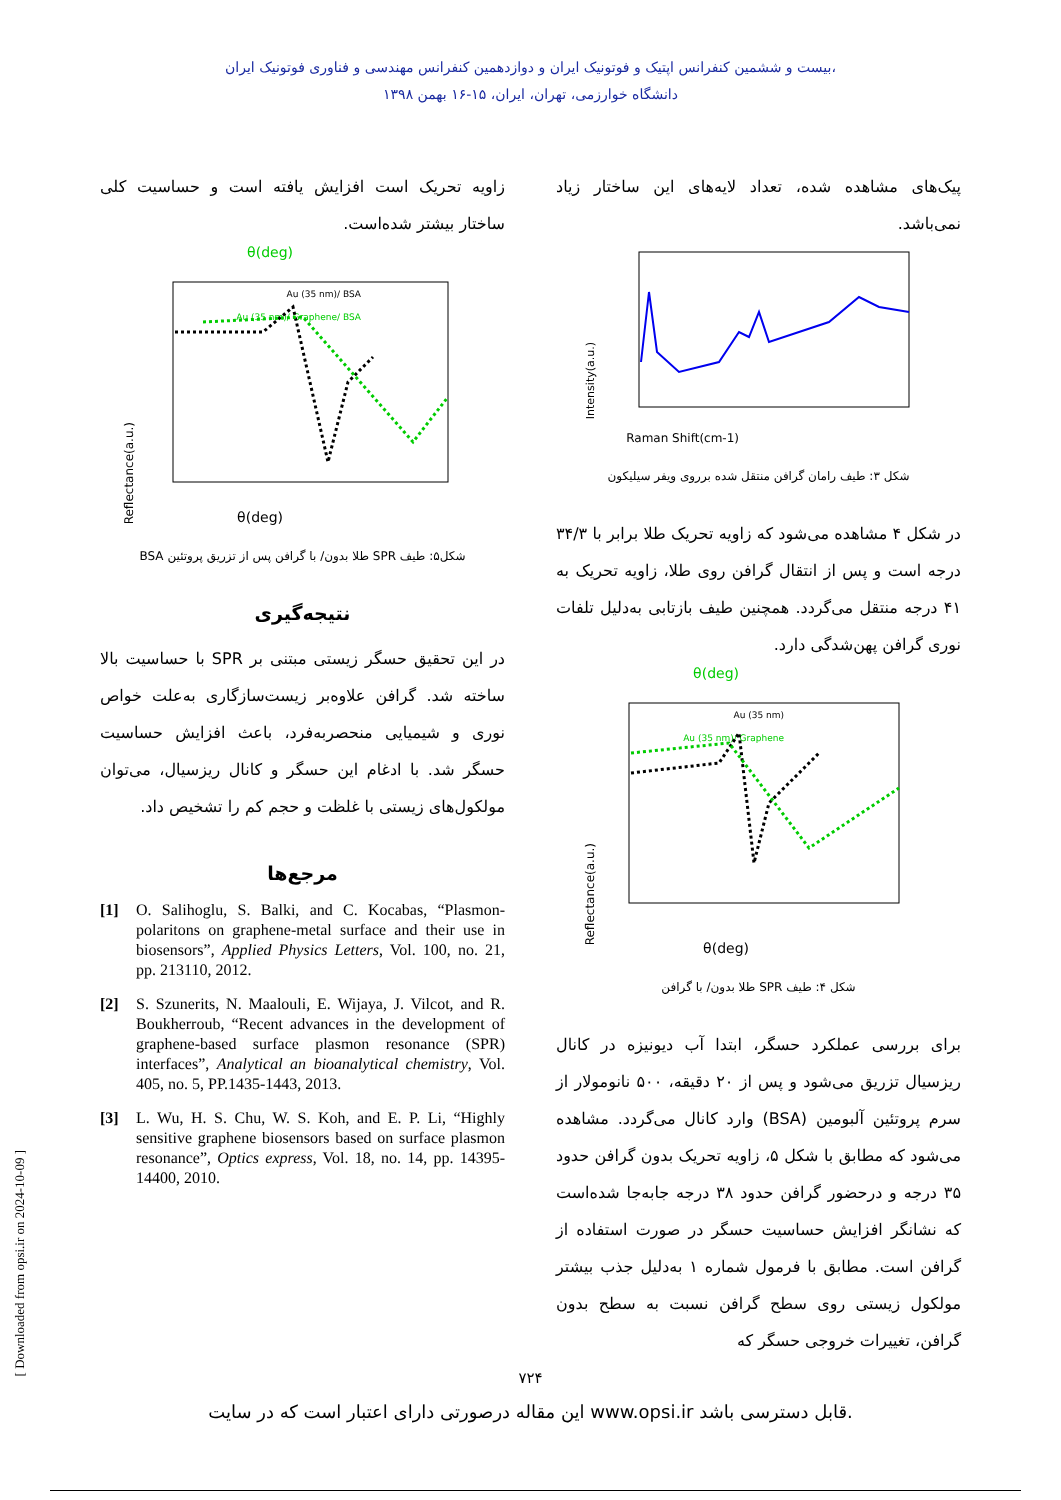بیست و ششمین کنفرانس اپتیک و فوتونیک ایران و دوازدهمین کنفرانس مهندسی و فناوری فوتونیک ایران،
دانشگاه خوارزمی، تهران، ایران، ۱۵-۱۶ بهمن ۱۳۹۸
پیک‌های مشاهده شده، تعداد لایه‌های این ساختار زیاد نمی‌باشد.
Intensity(a.u.)
Raman Shift(cm-1)
شکل ۳: طیف رامان گرافن منتقل شده برروی ویفر سیلیکون
در شکل ۴ مشاهده می‌شود که زاویه تحریک طلا برابر با ۳۴/۳ درجه است و پس از انتقال گرافن روی طلا، زاویه تحریک به ۴۱ درجه منتقل می‌گردد. همچنین طیف بازتابی به‌دلیل تلفات نوری گرافن پهن‌شدگی دارد.
θ(deg)
Au (35 nm)
Au (35 nm)/ Graphene
Reflectance(a.u.)
θ(deg)
شکل ۴: طیف SPR طلا بدون/ با گرافن
برای بررسی عملکرد حسگر، ابتدا آب دیونیزه در کانال ریزسیال تزریق می‌شود و پس از ۲۰ دقیقه، ۵۰۰ نانومولار از سرم پروتئین آلبومین (BSA) وارد کانال می‌گردد. مشاهده می‌شود که مطابق با شکل ۵، زاویه تحریک بدون گرافن حدود ۳۵ درجه و درحضور گرافن حدود ۳۸ درجه جابه‌جا شده‌است که نشانگر افزایش حساسیت حسگر در صورت استفاده از گرافن است. مطابق با فرمول شماره ۱ به‌دلیل جذب بیشتر مولکول زیستی روی سطح گرافن نسبت به سطح بدون گرافن، تغییرات خروجی حسگر که
زاویه تحریک است افزایش یافته است و حساسیت کلی ساختار بیشتر شده‌است.
θ(deg)
Au (35 nm)/ BSA
Au (35 nm)/ Graphene/ BSA
Reflectance(a.u.)
θ(deg)
شکل۵: طیف SPR طلا بدون/ با گرافن پس از تزریق پروتئین BSA
نتیجه‌گیری
در این تحقیق حسگر زیستی مبتنی بر SPR با حساسیت بالا ساخته شد. گرافن علاوه‌بر زیست‌سازگاری به‌علت خواص نوری و شیمیایی منحصربه‌فرد، باعث افزایش حساسیت حسگر شد. با ادغام این حسگر و کانال ریزسیال، می‌توان مولکول‌های زیستی با غلظت و حجم کم را تشخیص داد.
مرجع‌ها
[1] O. Salihoglu, S. Balki, and C. Kocabas, “Plasmon-polaritons on graphene-metal surface and their use in biosensors”, Applied Physics Letters, Vol. 100, no. 21, pp. 213110, 2012.
[2] S. Szunerits, N. Maalouli, E. Wijaya, J. Vilcot, and R. Boukherroub, “Recent advances in the development of graphene-based surface plasmon resonance (SPR) interfaces”, Analytical an bioanalytical chemistry, Vol. 405, no. 5, PP.1435-1443, 2013.
[3] L. Wu, H. S. Chu, W. S. Koh, and E. P. Li, “Highly sensitive graphene biosensors based on surface plasmon resonance”, Optics express, Vol. 18, no. 14, pp. 14395-14400, 2010.
۷۲۴
این مقاله درصورتی دارای اعتبار است که در سایت www.opsi.ir قابل دسترسی باشد.
[ Downloaded from opsi.ir on 2024-10-09 ]